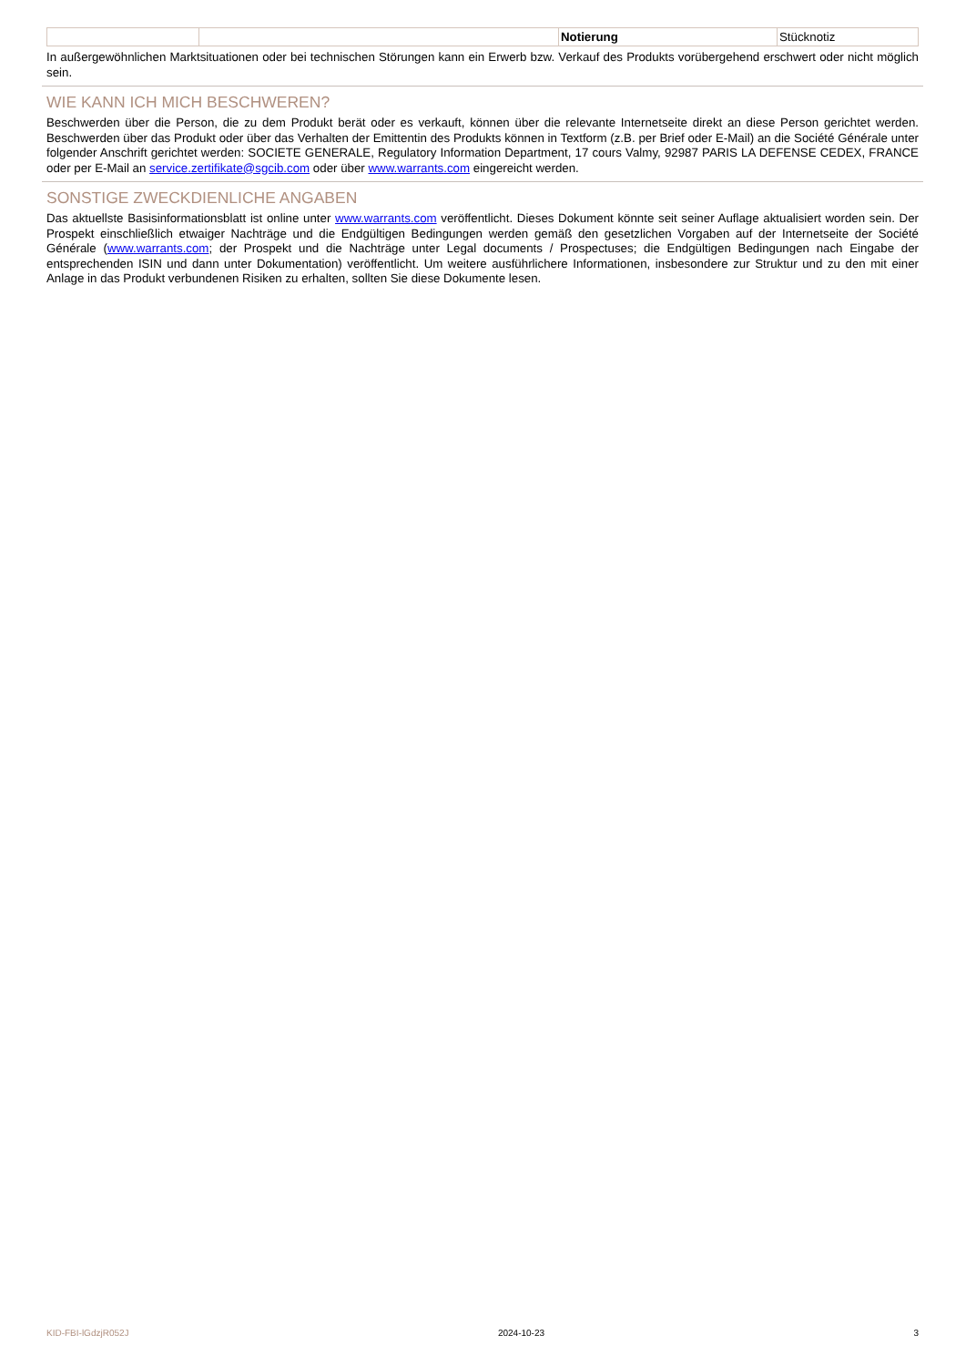| | | Notierung | Stücknotiz |
In außergewöhnlichen Marktsituationen oder bei technischen Störungen kann ein Erwerb bzw. Verkauf des Produkts vorübergehend erschwert oder nicht möglich sein.
WIE KANN ICH MICH BESCHWEREN?
Beschwerden über die Person, die zu dem Produkt berät oder es verkauft, können über die relevante Internetseite direkt an diese Person gerichtet werden. Beschwerden über das Produkt oder über das Verhalten der Emittentin des Produkts können in Textform (z.B. per Brief oder E-Mail) an die Société Générale unter folgender Anschrift gerichtet werden: SOCIETE GENERALE, Regulatory Information Department, 17 cours Valmy, 92987 PARIS LA DEFENSE CEDEX, FRANCE oder per E-Mail an service.zertifikate@sgcib.com oder über www.warrants.com eingereicht werden.
SONSTIGE ZWECKDIENLICHE ANGABEN
Das aktuellste Basisinformationsblatt ist online unter www.warrants.com veröffentlicht. Dieses Dokument könnte seit seiner Auflage aktualisiert worden sein. Der Prospekt einschließlich etwaiger Nachträge und die Endgültigen Bedingungen werden gemäß den gesetzlichen Vorgaben auf der Internetseite der Société Générale (www.warrants.com; der Prospekt und die Nachträge unter Legal documents / Prospectuses; die Endgültigen Bedingungen nach Eingabe der entsprechenden ISIN und dann unter Dokumentation) veröffentlicht. Um weitere ausführlichere Informationen, insbesondere zur Struktur und zu den mit einer Anlage in das Produkt verbundenen Risiken zu erhalten, sollten Sie diese Dokumente lesen.
KID-FBI-lGdzjR052J 2024-10-23 3